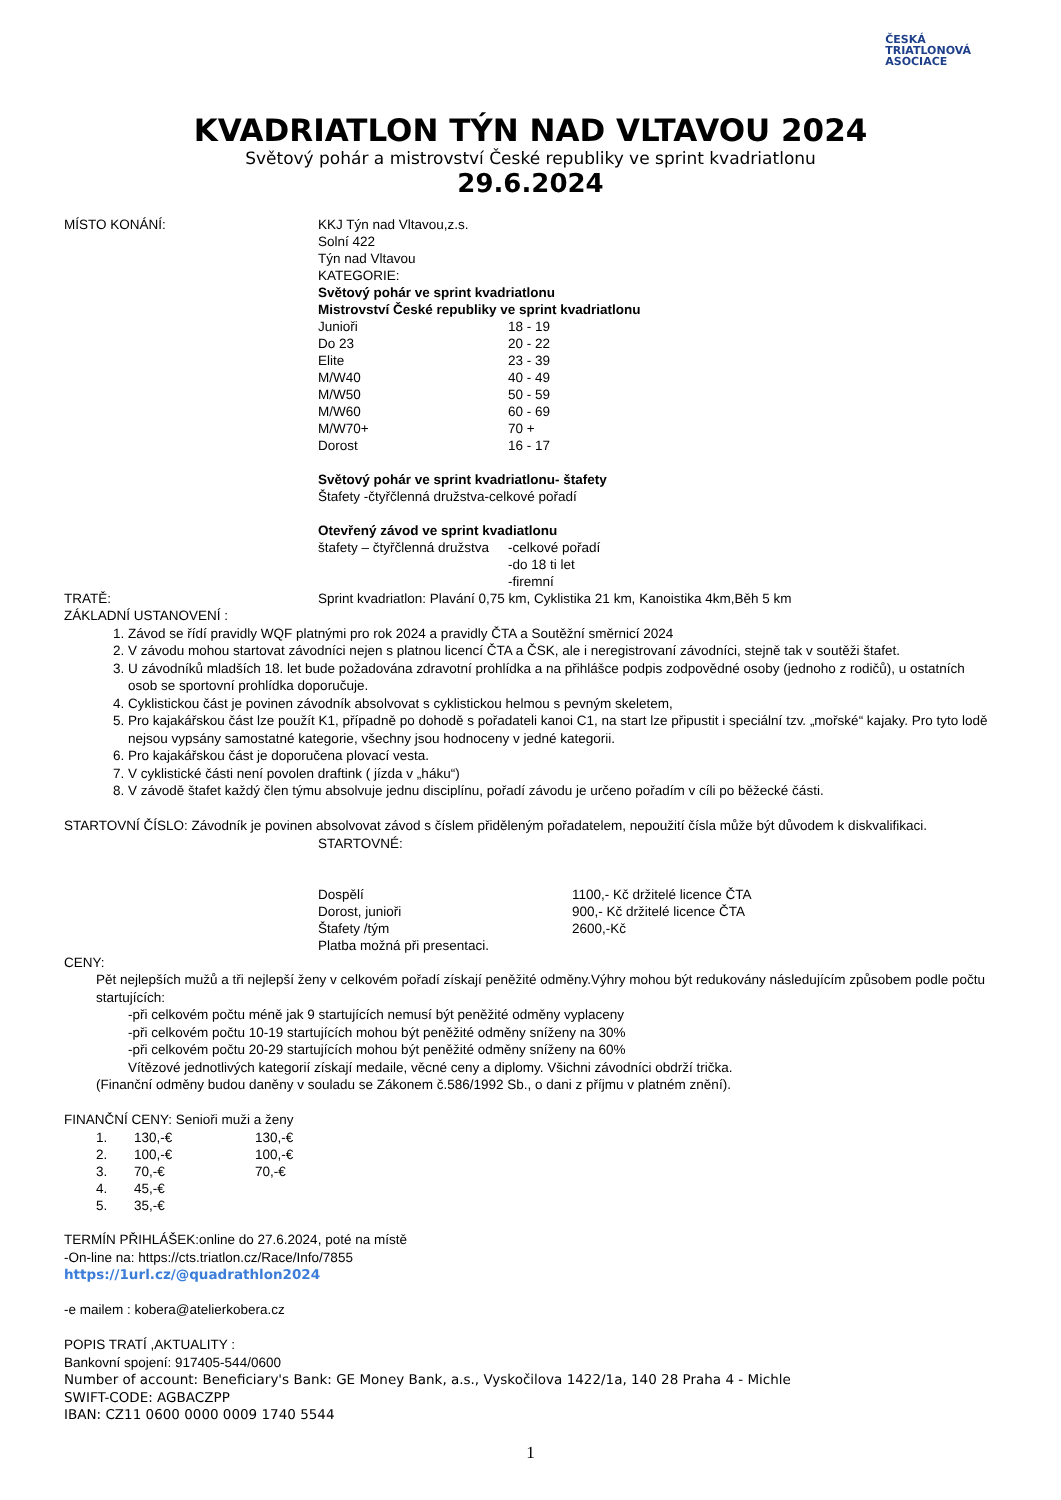ČESKÁ
TRIATLONOVÁ
ASOCIACE
KVADRIATLON TÝN NAD VLTAVOU 2024
Světový pohár a mistrovství České republiky ve sprint kvadriatlonu
29.6.2024
| MÍSTO KONÁNÍ: | KKJ Týn nad Vltavou,z.s. Solní 422 Týn nad Vltavou KATEGORIE: Světový pohár ve sprint kvadriatlonu Mistrovství České republiky ve sprint kvadriatlonu | |
| | Junioři | 18 - 19 |
| | Do 23 | 20 - 22 |
| | Elite | 23 - 39 |
| | M/W40 | 40 - 49 |
| | M/W50 | 50 - 59 |
| | M/W60 | 60 - 69 |
| | M/W70+ | 70 + |
| | Dorost | 16 - 17 |
| | Světový pohár ve sprint kvadriatlonu- štafety Štafety -čtyřčlenná družstva-celkové pořadí Otevřený závod ve sprint kvadiatlonu | |
| | štafety – čtyřčlenná družstva | -celkové pořadí -do 18 ti let -firemní |
| TRATĚ: | Sprint kvadriatlon: Plavání 0,75 km, Cyklistika 21 km, Kanoistika 4km,Běh 5 km | |
ZÁKLADNÍ USTANOVENÍ :
1. Závod se řídí pravidly WQF platnými pro rok 2024 a pravidly ČTA a Soutěžní směrnicí 2024
2. V závodu mohou startovat závodníci nejen s platnou licencí ČTA a ČSK, ale i neregistrovaní závodníci, stejně tak v soutěži štafet.
3. U závodníků mladších 18. let bude požadována zdravotní prohlídka a na přihlášce podpis zodpovědné osoby (jednoho z rodičů), u ostatních osob se sportovní prohlídka doporučuje.
4. Cyklistickou část je povinen závodník absolvovat s cyklistickou helmou s pevným skeletem,
5. Pro kajakářskou část lze použít K1, případně po dohodě s pořadateli kanoi C1, na start lze připustit i speciální tzv. „mořské“ kajaky. Pro tyto lodě nejsou vypsány samostatné kategorie, všechny jsou hodnoceny v jedné kategorii.
6. Pro kajakářskou část je doporučena plovací vesta.
7. V cyklistické části není povolen draftink ( jízda v „háku“)
8. V závodě štafet každý člen týmu absolvuje jednu disciplínu, pořadí závodu je určeno pořadím v cíli po běžecké části.
STARTOVNÍ ČÍSLO: Závodník je povinen absolvovat závod s číslem přiděleným pořadatelem, nepoužití čísla může být důvodem k diskvalifikaci.
| | STARTOVNÉ: | |
| | Dospělí | 1100,- Kč držitelé licence ČTA |
| | Dorost, junioři | 900,- Kč držitelé licence ČTA |
| | Štafety /tým | 2600,-Kč |
| | Platba možná při presentaci. | |
CENY:
Pět nejlepších mužů a tři nejlepší ženy v celkovém pořadí získají peněžité odměny.Výhry mohou být redukovány následujícím způsobem podle počtu startujících:
-při celkovém počtu méně jak 9 startujících nemusí být peněžité odměny vyplaceny
-při celkovém počtu 10-19 startujících mohou být peněžité odměny sníženy na 30%
-při celkovém počtu 20-29 startujících mohou být peněžité odměny sníženy na 60%
Vítězové jednotlivých kategorií získají medaile, věcné ceny a diplomy. Všichni závodníci obdrží trička.
(Finanční odměny budou daněny v souladu se Zákonem č.586/1992 Sb., o dani z příjmu v platném znění).
FINANČNÍ CENY: Senioři muži a ženy
| 1. | 130,-€ | 130,-€ |
| 2. | 100,-€ | 100,-€ |
| 3. | 70,-€ | 70,-€ |
| 4. | 45,-€ | |
| 5. | 35,-€ | |
TERMÍN PŘIHLÁŠEK:online do 27.6.2024, poté na místě
-On-line na: https://cts.triatlon.cz/Race/Info/7855
https://1url.cz/@quadrathlon2024
-e mailem : kobera@atelierkobera.cz
POPIS TRATÍ ,AKTUALITY :
Bankovní spojení: 917405-544/0600
Number of account: Beneficiary's Bank: GE Money Bank, a.s., Vyskočilova 1422/1a, 140 28 Praha 4 - Michle
SWIFT-CODE: AGBACZPP
IBAN: CZ11 0600 0000 0009 1740 5544
1